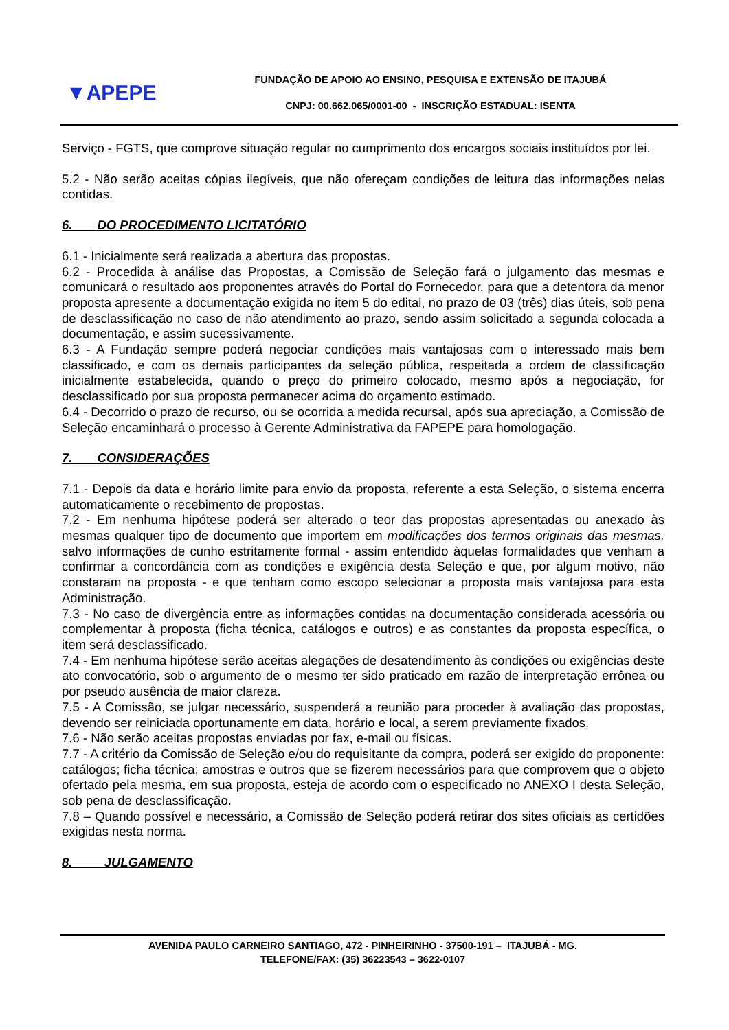▼APEPE
FUNDAÇÃO DE APOIO AO ENSINO, PESQUISA E EXTENSÃO DE ITAJUBÁ
CNPJ: 00.662.065/0001-00 - INSCRIÇÃO ESTADUAL: ISENTA
Serviço - FGTS, que comprove situação regular no cumprimento dos encargos sociais instituídos por lei.
5.2 - Não serão aceitas cópias ilegíveis, que não ofereçam condições de leitura das informações nelas contidas.
6. DO PROCEDIMENTO LICITATÓRIO
6.1 - Inicialmente será realizada a abertura das propostas.
6.2 - Procedida à análise das Propostas, a Comissão de Seleção fará o julgamento das mesmas e comunicará o resultado aos proponentes através do Portal do Fornecedor, para que a detentora da menor proposta apresente a documentação exigida no item 5 do edital, no prazo de 03 (três) dias úteis, sob pena de desclassificação no caso de não atendimento ao prazo, sendo assim solicitado a segunda colocada a documentação, e assim sucessivamente.
6.3 - A Fundação sempre poderá negociar condições mais vantajosas com o interessado mais bem classificado, e com os demais participantes da seleção pública, respeitada a ordem de classificação inicialmente estabelecida, quando o preço do primeiro colocado, mesmo após a negociação, for desclassificado por sua proposta permanecer acima do orçamento estimado.
6.4 - Decorrido o prazo de recurso, ou se ocorrida a medida recursal, após sua apreciação, a Comissão de Seleção encaminhará o processo à Gerente Administrativa da FAPEPE para homologação.
7. CONSIDERAÇÕES
7.1 - Depois da data e horário limite para envio da proposta, referente a esta Seleção, o sistema encerra automaticamente o recebimento de propostas.
7.2 - Em nenhuma hipótese poderá ser alterado o teor das propostas apresentadas ou anexado às mesmas qualquer tipo de documento que importem em modificações dos termos originais das mesmas, salvo informações de cunho estritamente formal - assim entendido àquelas formalidades que venham a confirmar a concordância com as condições e exigência desta Seleção e que, por algum motivo, não constaram na proposta - e que tenham como escopo selecionar a proposta mais vantajosa para esta Administração.
7.3 - No caso de divergência entre as informações contidas na documentação considerada acessória ou complementar à proposta (ficha técnica, catálogos e outros) e as constantes da proposta específica, o item será desclassificado.
7.4 - Em nenhuma hipótese serão aceitas alegações de desatendimento às condições ou exigências deste ato convocatório, sob o argumento de o mesmo ter sido praticado em razão de interpretação errônea ou por pseudo ausência de maior clareza.
7.5 - A Comissão, se julgar necessário, suspenderá a reunião para proceder à avaliação das propostas, devendo ser reiniciada oportunamente em data, horário e local, a serem previamente fixados.
7.6 - Não serão aceitas propostas enviadas por fax, e-mail ou físicas.
7.7 - A critério da Comissão de Seleção e/ou do requisitante da compra, poderá ser exigido do proponente: catálogos; ficha técnica; amostras e outros que se fizerem necessários para que comprovem que o objeto ofertado pela mesma, em sua proposta, esteja de acordo com o especificado no ANEXO I desta Seleção, sob pena de desclassificação.
7.8 – Quando possível e necessário, a Comissão de Seleção poderá retirar dos sites oficiais as certidões exigidas nesta norma.
8. JULGAMENTO
AVENIDA PAULO CARNEIRO SANTIAGO, 472 - PINHEIRINHO - 37500-191 – ITAJUBÁ - MG.
TELEFONE/FAX: (35) 36223543 – 3622-0107